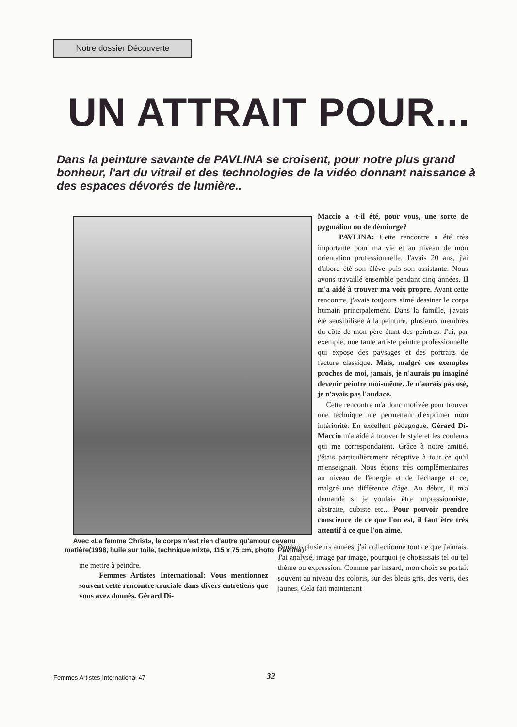Notre dossier Découverte
UN ATTRAIT POUR...
Dans la peinture savante de PAVLINA se croisent, pour notre plus grand bonheur, l'art du vitrail et des technologies de la vidéo donnant naissance à des espaces dévorés de lumière..
Maccio a -t-il été, pour vous, une sorte de pygmalion ou de démiurge?
PAVLINA: Cette rencontre a été très importante pour ma vie et au niveau de mon orientation professionnelle. J'avais 20 ans, j'ai d'abord été son élève puis son assistante. Nous avons travaillé ensemble pendant cinq années. Il m'a aidé à trouver ma voix propre. Avant cette rencontre, j'avais toujours aimé dessiner le corps humain principalement. Dans la famille, j'avais été sensibilisée à la peinture, plusieurs membres du côté de mon père étant des peintres. J'ai, par exemple, une tante artiste peintre professionnelle qui expose des paysages et des portraits de facture classique. Mais, malgré ces exemples proches de moi, jamais, je n'aurais pu imaginé devenir peintre moi-même. Je n'aurais pas osé, je n'avais pas l'audace.
Cette rencontre m'a donc motivée pour trouver une technique me permettant d'exprimer mon intériorité. En excellent pédagogue, Gérard Di- Maccio m'a aidé à trouver le style et les couleurs qui me correspondaient. Grâce à notre amitié, j'étais particulièrement réceptive à tout ce qu'il m'enseignait. Nous étions très complémentaires au niveau de l'énergie et de l'échange et ce, malgré une différence d'âge. Au début, il m'a demandé si je voulais être impressionniste, abstraite, cubiste etc... Pour pouvoir prendre conscience de ce que l'on est, il faut être très attentif à ce que l'on aime.
Avec «La femme Christ», le corps n'est rien d'autre qu'amour devenu matière(1998, huile sur toile, technique mixte, 115 x 75 cm, photo: Pavlina)
Pendant plusieurs années, j'ai collectionné tout ce que j'aimais. J'ai analysé, image par image, pourquoi je choisissais tel ou tel thème ou expression. Comme par hasard, mon choix se portait souvent au niveau des coloris, sur des bleus gris, des verts, des jaunes. Cela fait maintenant
me mettre à peindre.
Femmes Artistes International: Vous mentionnez souvent cette rencontre cruciale dans divers entretiens que vous avez donnés. Gérard Di-
Femmes Artistes International 47
32